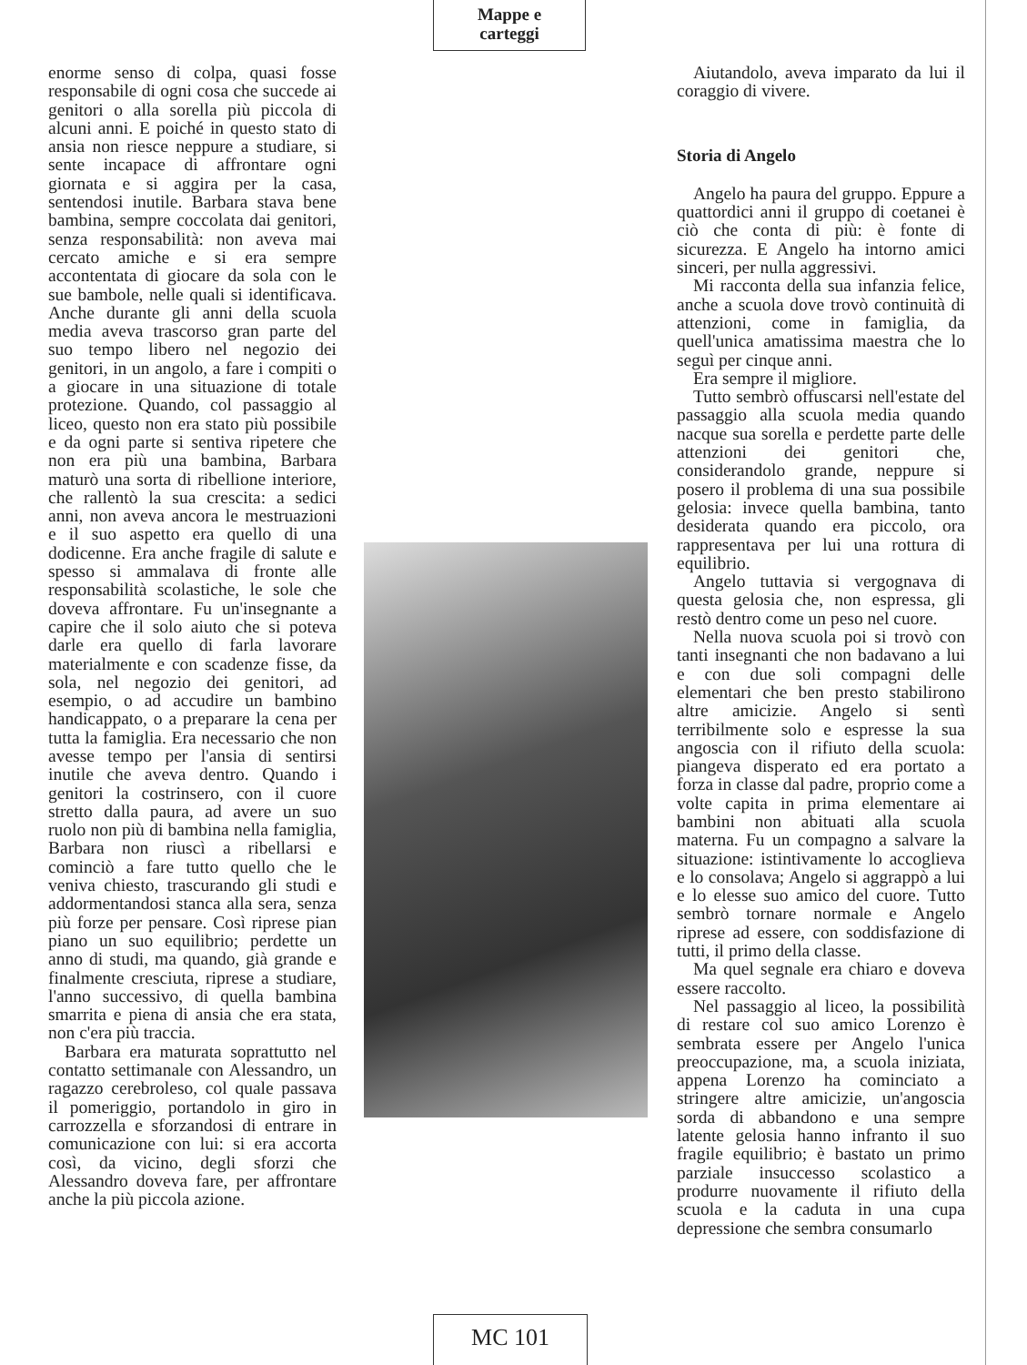Mappe e
carteggi
enorme senso di colpa, quasi fosse responsabile di ogni cosa che succede ai genitori o alla sorella più piccola di alcuni anni. E poiché in questo stato di ansia non riesce neppure a studiare, si sente incapace di affrontare ogni giornata e si aggira per la casa, sentendosi inutile. Barbara stava bene bambina, sempre coccolata dai genitori, senza responsabilità: non aveva mai cercato amiche e si era sempre accontentata di giocare da sola con le sue bambole, nelle quali si identificava. Anche durante gli anni della scuola media aveva trascorso gran parte del suo tempo libero nel negozio dei genitori, in un angolo, a fare i compiti o a giocare in una situazione di totale protezione. Quando, col passaggio al liceo, questo non era stato più possibile e da ogni parte si sentiva ripetere che non era più una bambina, Barbara maturò una sorta di ribellione interiore, che rallentò la sua crescita: a sedici anni, non aveva ancora le mestruazioni e il suo aspetto era quello di una dodicenne. Era anche fragile di salute e spesso si ammalava di fronte alle responsabilità scolastiche, le sole che doveva affrontare. Fu un'insegnante a capire che il solo aiuto che si poteva darle era quello di farla lavorare materialmente e con scadenze fisse, da sola, nel negozio dei genitori, ad esempio, o ad accudire un bambino handicappato, o a preparare la cena per tutta la famiglia. Era necessario che non avesse tempo per l'ansia di sentirsi inutile che aveva dentro. Quando i genitori la costrinsero, con il cuore stretto dalla paura, ad avere un suo ruolo non più di bambina nella famiglia, Barbara non riuscì a ribellarsi e cominciò a fare tutto quello che le veniva chiesto, trascurando gli studi e addormentandosi stanca alla sera, senza più forze per pensare. Così riprese pian piano un suo equilibrio; perdette un anno di studi, ma quando, già grande e finalmente cresciuta, riprese a studiare, l'anno successivo, di quella bambina smarrita e piena di ansia che era stata, non c'era più traccia.
Barbara era maturata soprattutto nel contatto settimanale con Alessandro, un ragazzo cerebroleso, col quale passava il pomeriggio, portandolo in giro in carrozzella e sforzandosi di entrare in comunicazione con lui: si era accorta così, da vicino, degli sforzi che Alessandro doveva fare, per affrontare anche la più piccola azione.
Aiutandolo, aveva imparato da lui il coraggio di vivere.
Storia di Angelo
Angelo ha paura del gruppo. Eppure a quattordici anni il gruppo di coetanei è ciò che conta di più: è fonte di sicurezza. E Angelo ha intorno amici sinceri, per nulla aggressivi.
Mi racconta della sua infanzia felice, anche a scuola dove trovò continuità di attenzioni, come in famiglia, da quell'unica amatissima maestra che lo seguì per cinque anni.
Era sempre il migliore.
Tutto sembrò offuscarsi nell'estate del passaggio alla scuola media quando nacque sua sorella e perdette parte delle attenzioni dei genitori che, considerandolo grande, neppure si posero il problema di una sua possibile gelosia: invece quella bambina, tanto desiderata quando era piccolo, ora rappresentava per lui una rottura di equilibrio.
Angelo tuttavia si vergognava di questa gelosia che, non espressa, gli restò dentro come un peso nel cuore.
Nella nuova scuola poi si trovò con tanti insegnanti che non badavano a lui e con due soli compagni delle elementari che ben presto stabilirono altre amicizie. Angelo si sentì terribilmente solo e espresse la sua angoscia con il rifiuto della scuola: piangeva disperato ed era portato a forza in classe dal padre, proprio come a volte capita in prima elementare ai bambini non abituati alla scuola materna. Fu un compagno a salvare la situazione: istintivamente lo accoglieva e lo consolava; Angelo si aggrappò a lui e lo elesse suo amico del cuore. Tutto sembrò tornare normale e Angelo riprese ad essere, con soddisfazione di tutti, il primo della classe.
Ma quel segnale era chiaro e doveva essere raccolto.
Nel passaggio al liceo, la possibilità di restare col suo amico Lorenzo è sembrata essere per Angelo l'unica preoccupazione, ma, a scuola iniziata, appena Lorenzo ha cominciato a stringere altre amicizie, un'angoscia sorda di abbandono e una sempre latente gelosia hanno infranto il suo fragile equilibrio; è bastato un primo parziale insuccesso scolastico a produrre nuovamente il rifiuto della scuola e la caduta in una cupa depressione che sembra consumarlo
MC 101